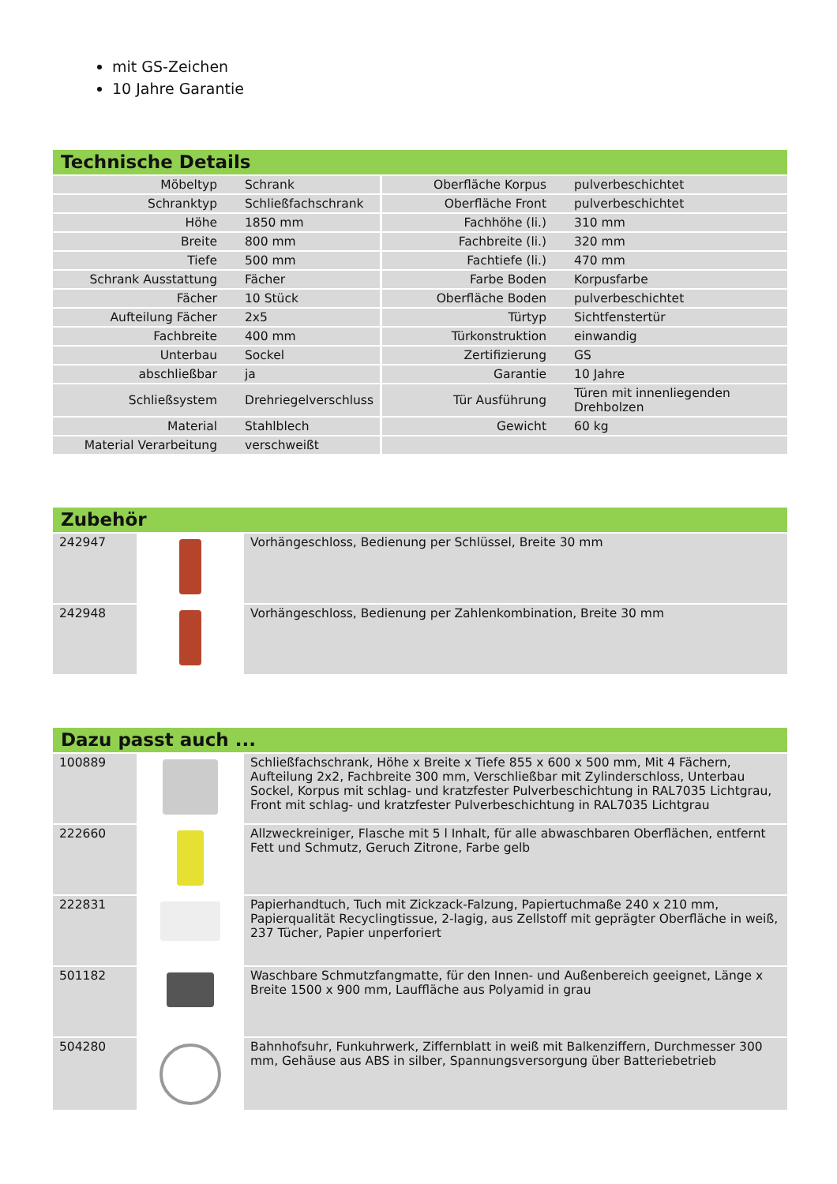mit GS-Zeichen
10 Jahre Garantie
Technische Details
| Möbeltyp | Schrank | Oberfläche Korpus | pulverbeschichtet |
| Schranktyp | Schließfachschrank | Oberfläche Front | pulverbeschichtet |
| Höhe | 1850 mm | Fachhöhe (li.) | 310 mm |
| Breite | 800 mm | Fachbreite (li.) | 320 mm |
| Tiefe | 500 mm | Fachtiefe (li.) | 470 mm |
| Schrank Ausstattung | Fächer | Farbe Boden | Korpusfarbe |
| Fächer | 10 Stück | Oberfläche Boden | pulverbeschichtet |
| Aufteilung Fächer | 2x5 | Türtyp | Sichtfenstertür |
| Fachbreite | 400 mm | Türkonstruktion | einwandig |
| Unterbau | Sockel | Zertifizierung | GS |
| abschließbar | ja | Garantie | 10 Jahre |
| Schließsystem | Drehriegelverschluss | Tür Ausführung | Türen mit innenliegenden Drehbolzen |
| Material | Stahlblech | Gewicht | 60 kg |
| Material Verarbeitung | verschweißt | | |
Zubehör
| 242947 | | Vorhängeschloss, Bedienung per Schlüssel, Breite 30 mm |
| 242948 | | Vorhängeschloss, Bedienung per Zahlenkombination, Breite 30 mm |
Dazu passt auch ...
| 100889 | | Schließfachschrank, Höhe x Breite x Tiefe 855 x 600 x 500 mm, Mit 4 Fächern, Aufteilung 2x2, Fachbreite 300 mm, Verschließbar mit Zylinderschloss, Unterbau Sockel, Korpus mit schlag- und kratzfester Pulverbeschichtung in RAL7035 Lichtgrau, Front mit schlag- und kratzfester Pulverbeschichtung in RAL7035 Lichtgrau |
| 222660 | | Allzweckreiniger, Flasche mit 5 l Inhalt, für alle abwaschbaren Oberflächen, entfernt Fett und Schmutz, Geruch Zitrone, Farbe gelb |
| 222831 | | Papierhandtuch, Tuch mit Zickzack-Falzung, Papiertuchmaße 240 x 210 mm, Papierqualität Recyclingtissue, 2-lagig, aus Zellstoff mit geprägter Oberfläche in weiß, 237 Tücher, Papier unperforiert |
| 501182 | | Waschbare Schmutzfangmatte, für den Innen- und Außenbereich geeignet, Länge x Breite 1500 x 900 mm, Lauffläche aus Polyamid in grau |
| 504280 | | Bahnhofsuhr, Funkuhrwerk, Ziffernblatt in weiß mit Balkenziffern, Durchmesser 300 mm, Gehäuse aus ABS in silber, Spannungsversorgung über Batteriebetrieb |